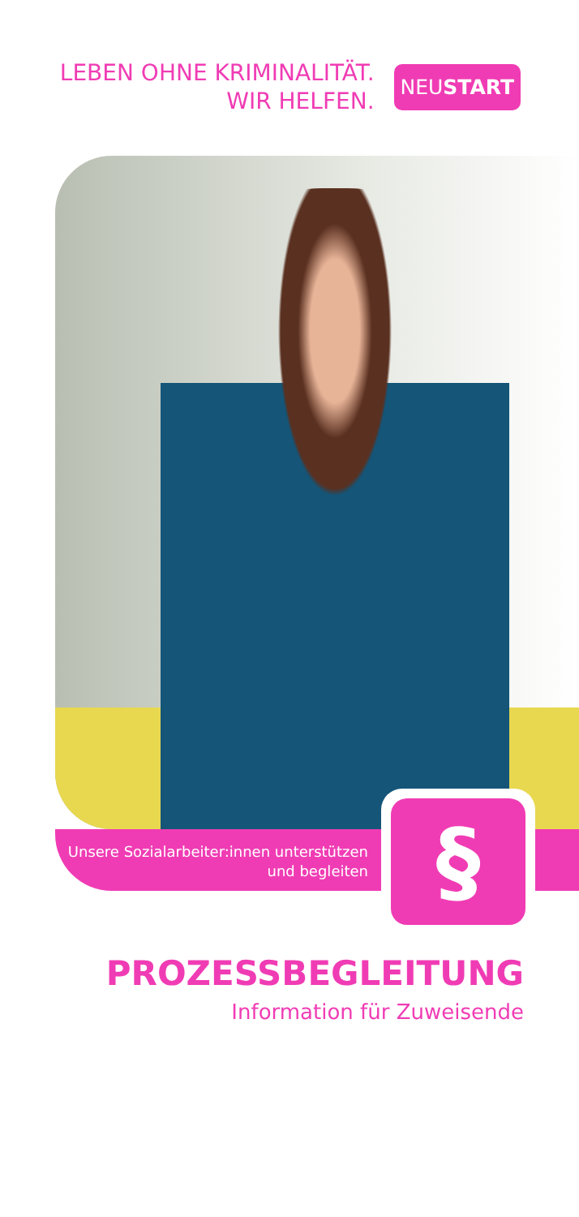LEBEN OHNE KRIMINALITÄT.
WIR HELFEN.
NEUSTART
Unsere Sozialarbeiter:innen unterstützen und begleiten
§
PROZESSBEGLEITUNG
Information für Zuweisende